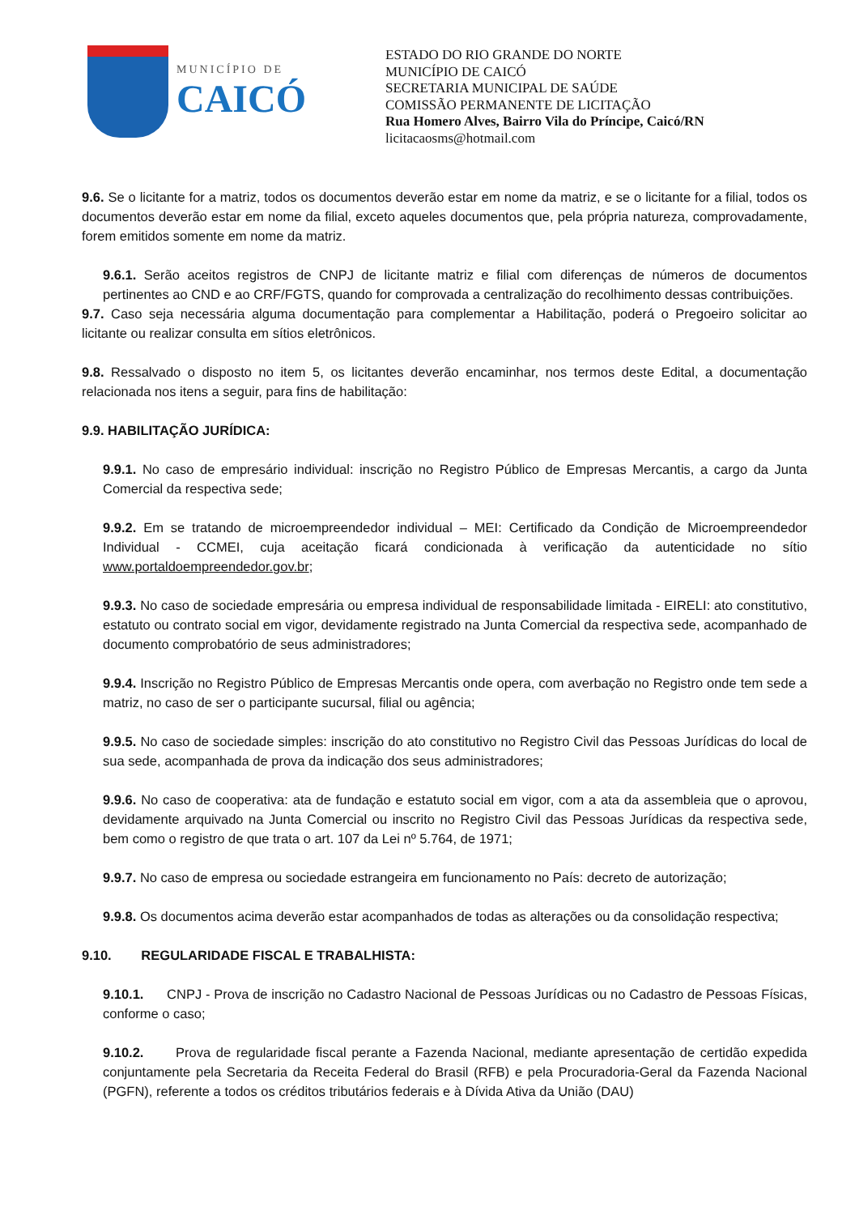MUNICÍPIO DE
CAICÓ
ESTADO DO RIO GRANDE DO NORTE
MUNICÍPIO DE CAICÓ
SECRETARIA MUNICIPAL DE SAÚDE
COMISSÃO PERMANENTE DE LICITAÇÃO
Rua Homero Alves, Bairro Vila do Príncipe, Caicó/RN
licitacaosms@hotmail.com
9.6. Se o licitante for a matriz, todos os documentos deverão estar em nome da matriz, e se o licitante for a filial, todos os documentos deverão estar em nome da filial, exceto aqueles documentos que, pela própria natureza, comprovadamente, forem emitidos somente em nome da matriz.
9.6.1. Serão aceitos registros de CNPJ de licitante matriz e filial com diferenças de números de documentos pertinentes ao CND e ao CRF/FGTS, quando for comprovada a centralização do recolhimento dessas contribuições.
9.7. Caso seja necessária alguma documentação para complementar a Habilitação, poderá o Pregoeiro solicitar ao licitante ou realizar consulta em sítios eletrônicos.
9.8. Ressalvado o disposto no item 5, os licitantes deverão encaminhar, nos termos deste Edital, a documentação relacionada nos itens a seguir, para fins de habilitação:
9.9. HABILITAÇÃO JURÍDICA:
9.9.1. No caso de empresário individual: inscrição no Registro Público de Empresas Mercantis, a cargo da Junta Comercial da respectiva sede;
9.9.2. Em se tratando de microempreendedor individual – MEI: Certificado da Condição de Microempreendedor Individual - CCMEI, cuja aceitação ficará condicionada à verificação da autenticidade no sítio www.portaldoempreendedor.gov.br;
9.9.3. No caso de sociedade empresária ou empresa individual de responsabilidade limitada - EIRELI: ato constitutivo, estatuto ou contrato social em vigor, devidamente registrado na Junta Comercial da respectiva sede, acompanhado de documento comprobatório de seus administradores;
9.9.4. Inscrição no Registro Público de Empresas Mercantis onde opera, com averbação no Registro onde tem sede a matriz, no caso de ser o participante sucursal, filial ou agência;
9.9.5. No caso de sociedade simples: inscrição do ato constitutivo no Registro Civil das Pessoas Jurídicas do local de sua sede, acompanhada de prova da indicação dos seus administradores;
9.9.6. No caso de cooperativa: ata de fundação e estatuto social em vigor, com a ata da assembleia que o aprovou, devidamente arquivado na Junta Comercial ou inscrito no Registro Civil das Pessoas Jurídicas da respectiva sede, bem como o registro de que trata o art. 107 da Lei nº 5.764, de 1971;
9.9.7. No caso de empresa ou sociedade estrangeira em funcionamento no País: decreto de autorização;
9.9.8. Os documentos acima deverão estar acompanhados de todas as alterações ou da consolidação respectiva;
9.10. REGULARIDADE FISCAL E TRABALHISTA:
9.10.1. CNPJ - Prova de inscrição no Cadastro Nacional de Pessoas Jurídicas ou no Cadastro de Pessoas Físicas, conforme o caso;
9.10.2. Prova de regularidade fiscal perante a Fazenda Nacional, mediante apresentação de certidão expedida conjuntamente pela Secretaria da Receita Federal do Brasil (RFB) e pela Procuradoria-Geral da Fazenda Nacional (PGFN), referente a todos os créditos tributários federais e à Dívida Ativa da União (DAU)